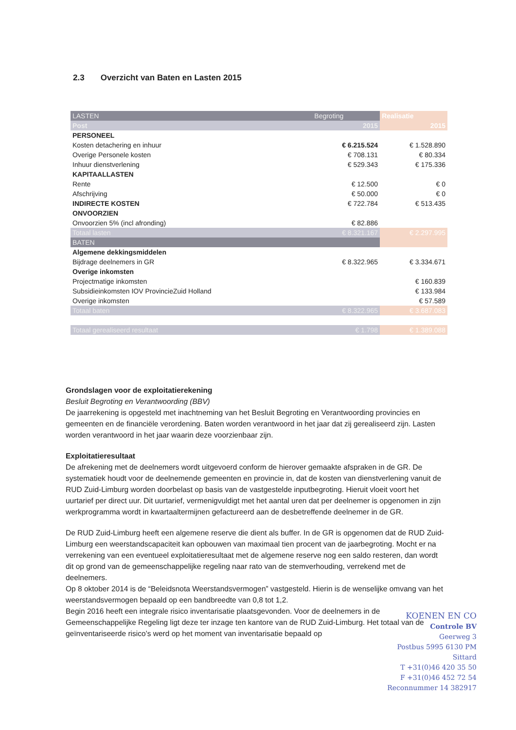2.3 Overzicht van Baten en Lasten 2015
| LASTEN | Begroting | Realisatie |
| --- | --- | --- |
| Post | 2015 | 2015 |
| PERSONEEL | | |
| Kosten detachering en inhuur | € 6.215.524 | € 1.528.890 |
| Overige Personele kosten | € 708.131 | € 80.334 |
| Inhuur dienstverlening | € 529.343 | € 175.336 |
| KAPITAALLASTEN | | |
| Rente | € 12.500 | € 0 |
| Afschrijving | € 50.000 | € 0 |
| INDIRECTE KOSTEN | € 722.784 | € 513.435 |
| ONVOORZIEN | | |
| Onvoorzien 5% (incl afronding) | € 82.886 | |
| Totaal lasten | € 8.321.167 | € 2.297.995 |
| BATEN | | |
| Algemene dekkingsmiddelen | | |
| Bijdrage deelnemers in GR | € 8.322.965 | € 3.334.671 |
| Overige inkomsten | | |
| Projectmatige inkomsten | | € 160.839 |
| Subsidieinkomsten IOV ProvincieZuid Holland | | € 133.984 |
| Overige inkomsten | | € 57.589 |
| Totaal baten | € 8.322.965 | € 3.687.083 |
| Totaal gerealiseerd resultaat | € 1.798 | € 1.389.088 |
Grondslagen voor de exploitatierekening
Besluit Begroting en Verantwoording (BBV)
De jaarrekening is opgesteld met inachtneming van het Besluit Begroting en Verantwoording provincies en gemeenten en de financiële verordening. Baten worden verantwoord in het jaar dat zij gerealiseerd zijn. Lasten worden verantwoord in het jaar waarin deze voorzienbaar zijn.
Exploitatieresultaat
De afrekening met de deelnemers wordt uitgevoerd conform de hierover gemaakte afspraken in de GR. De systematiek houdt voor de deelnemende gemeenten en provincie in, dat de kosten van dienstverlening vanuit de RUD Zuid-Limburg worden doorbelast op basis van de vastgestelde inputbegroting. Hieruit vloeit voort het uurtarief per direct uur. Dit uurtarief, vermenigvuldigt met het aantal uren dat per deelnemer is opgenomen in zijn werkprogramma wordt in kwartaaltermijnen gefactureerd aan de desbetreffende deelnemer in de GR.
De RUD Zuid-Limburg heeft een algemene reserve die dient als buffer. In de GR is opgenomen dat de RUD Zuid-Limburg een weerstandscapaciteit kan opbouwen van maximaal tien procent van de jaarbegroting. Mocht er na verrekening van een eventueel exploitatieresultaat met de algemene reserve nog een saldo resteren, dan wordt dit op grond van de gemeenschappelijke regeling naar rato van de stemverhouding, verrekend met de deelnemers.
Op 8 oktober 2014 is de “Beleidsnota Weerstandsvermogen” vastgesteld. Hierin is de wenselijke omvang van het weerstandsvermogen bepaald op een bandbreedte van 0,8 tot 1,2.
Begin 2016 heeft een integrale risico inventarisatie plaatsgevonden. Voor de deelnemers in de Gemeenschappelijke Regeling ligt deze ter inzage ten kantore van de RUD Zuid-Limburg. Het totaal van de geïnventariseerde risico’s werd op het moment van inventarisatie bepaald op
KOENEN EN CO
Controle BV
Geerweg 3
Postbus 5995 6130 PM Sittard
T +31(0)46 420 35 50
F +31(0)46 452 72 54
Reconnummer 14 382917